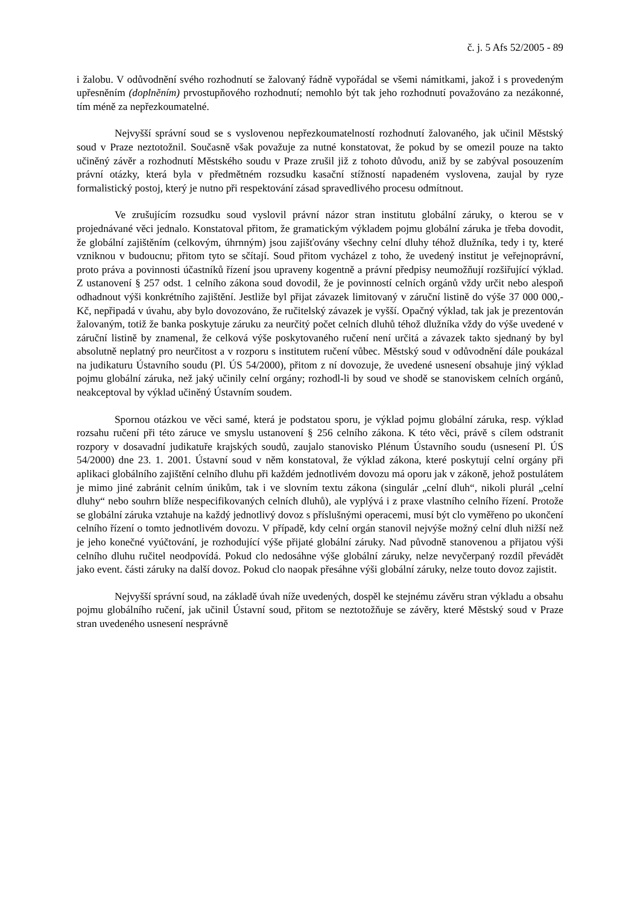č. j. 5 Afs 52/2005 - 89
i žalobu. V odůvodnění svého rozhodnutí se žalovaný řádně vypořádal se všemi námitkami, jakož i s provedeným upřesněním (doplněním) prvostupňového rozhodnutí; nemohlo být tak jeho rozhodnutí považováno za nezákonné, tím méně za nepřezkoumatelné.
Nejvyšší správní soud se s vyslovenou nepřezkoumatelností rozhodnutí žalovaného, jak učinil Městský soud v Praze neztotožnil. Současně však považuje za nutné konstatovat, že pokud by se omezil pouze na takto učiněný závěr a rozhodnutí Městského soudu v Praze zrušil již z tohoto důvodu, aniž by se zabýval posouzením právní otázky, která byla v předmětném rozsudku kasační stížností napadeném vyslovena, zaujal by ryze formalistický postoj, který je nutno při respektování zásad spravedlivého procesu odmítnout.
Ve zrušujícím rozsudku soud vyslovil právní názor stran institutu globální záruky, o kterou se v projednávané věci jednalo. Konstatoval přitom, že gramatickým výkladem pojmu globální záruka je třeba dovodit, že globální zajištěním (celkovým, úhrnným) jsou zajišťovány všechny celní dluhy téhož dlužníka, tedy i ty, které vzniknou v budoucnu; přitom tyto se sčítají. Soud přitom vycházel z toho, že uvedený institut je veřejnoprávní, proto práva a povinnosti účastníků řízení jsou upraveny kogentně a právní předpisy neumožňují rozšiřující výklad. Z ustanovení § 257 odst. 1 celního zákona soud dovodil, že je povinností celních orgánů vždy určit nebo alespoň odhadnout výši konkrétního zajištění. Jestliže byl přijat závazek limitovaný v záruční listině do výše 37 000 000,- Kč, nepřipadá v úvahu, aby bylo dovozováno, že ručitelský závazek je vyšší. Opačný výklad, tak jak je prezentován žalovaným, totiž že banka poskytuje záruku za neurčitý počet celních dluhů téhož dlužníka vždy do výše uvedené v záruční listině by znamenal, že celková výše poskytovaného ručení není určitá a závazek takto sjednaný by byl absolutně neplatný pro neurčitost a v rozporu s institutem ručení vůbec. Městský soud v odůvodnění dále poukázal na judikaturu Ústavního soudu (Pl. ÚS 54/2000), přitom z ní dovozuje, že uvedené usnesení obsahuje jiný výklad pojmu globální záruka, než jaký učinily celní orgány; rozhodl-li by soud ve shodě se stanoviskem celních orgánů, neakceptoval by výklad učiněný Ústavním soudem.
Spornou otázkou ve věci samé, která je podstatou sporu, je výklad pojmu globální záruka, resp. výklad rozsahu ručení při této záruce ve smyslu ustanovení § 256 celního zákona. K této věci, právě s cílem odstranit rozpory v dosavadní judikatuře krajských soudů, zaujalo stanovisko Plénum Ústavního soudu (usnesení Pl. ÚS 54/2000) dne 23. 1. 2001. Ústavní soud v něm konstatoval, že výklad zákona, které poskytují celní orgány při aplikaci globálního zajištění celního dluhu při každém jednotlivém dovozu má oporu jak v zákoně, jehož postulátem je mimo jiné zabránit celním únikům, tak i ve slovním textu zákona (singulár „celní dluh“, nikoli plurál „celní dluhy“ nebo souhrn blíže nespecifikovaných celních dluhů), ale vyplývá i z praxe vlastního celního řízení. Protože se globální záruka vztahuje na každý jednotlivý dovoz s příslušnými operacemi, musí být clo vyměřeno po ukončení celního řízení o tomto jednotlivém dovozu. V případě, kdy celní orgán stanovil nejvýše možný celní dluh nižší než je jeho konečné vyúčtování, je rozhodující výše přijaté globální záruky. Nad původně stanovenou a přijatou výši celního dluhu ručitel neodpovídá. Pokud clo nedosáhne výše globální záruky, nelze nevyčerpaný rozdíl převádět jako event. části záruky na další dovoz. Pokud clo naopak přesáhne výši globální záruky, nelze touto dovoz zajistit.
Nejvyšší správní soud, na základě úvah níže uvedených, dospěl ke stejnému závěru stran výkladu a obsahu pojmu globálního ručení, jak učinil Ústavní soud, přitom se neztotožňuje se závěry, které Městský soud v Praze stran uvedeného usnesení nesprávně